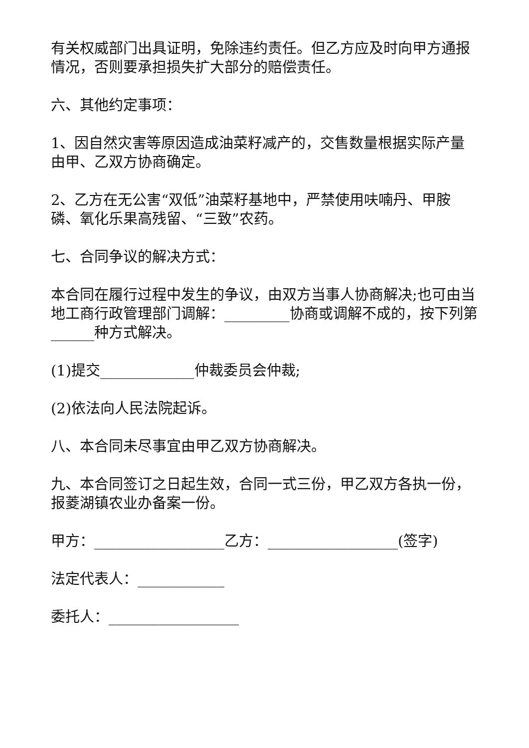有关权威部门出具证明，免除违约责任。但乙方应及时向甲方通报情况，否则要承担损失扩大部分的赔偿责任。
六、其他约定事项：
1、因自然灾害等原因造成油菜籽减产的，交售数量根据实际产量由甲、乙双方协商确定。
2、乙方在无公害“双低”油菜籽基地中，严禁使用呋喃丹、甲胺磷、氧化乐果高残留、“三致”农药。
七、合同争议的解决方式：
本合同在履行过程中发生的争议，由双方当事人协商解决;也可由当地工商行政管理部门调解：_________协商或调解不成的，按下列第______种方式解决。
(1)提交_____________仲裁委员会仲裁;
(2)依法向人民法院起诉。
八、本合同未尽事宜由甲乙双方协商解决。
九、本合同签订之日起生效，合同一式三份，甲乙双方各执一份，报菱湖镇农业办备案一份。
甲方：__________________乙方：__________________(签字)
法定代表人：____________
委托人：__________________